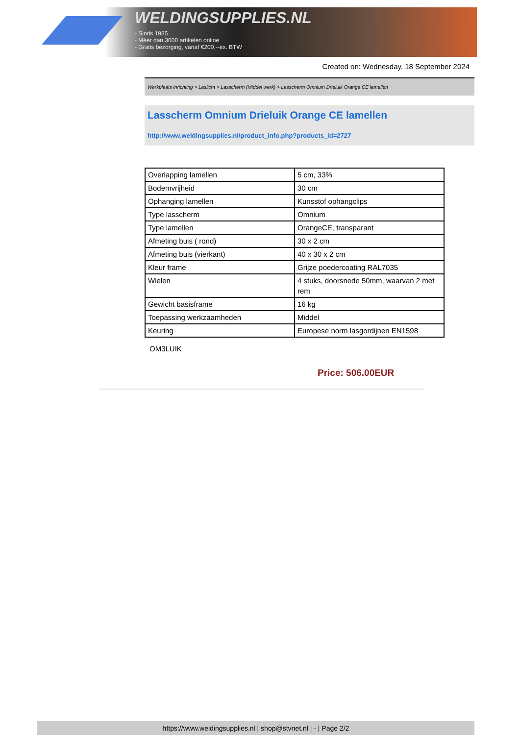WELDINGSUPPLIES.NL
- Sinds 1985
- Méér dan 3000 artikelen online
- Gratis bezorging, vanaf €200,--ex. BTW
Created on: Wednesday, 18 September 2024
Werkplaats inrichting > Laslicht > Lasscherm (Middel werk) > Lasscherm Omnium Drieluik Orange CE lamellen
Lasscherm Omnium Drieluik Orange CE lamellen
http://www.weldingsupplies.nl/product_info.php?products_id=2727
| Overlapping lamellen | 5 cm, 33% |
| Bodemvrijheid | 30 cm |
| Ophanging lamellen | Kunsstof ophangclips |
| Type lasscherm | Omnium |
| Type lamellen | OrangeCE, transparant |
| Afmeting buis ( rond) | 30 x 2 cm |
| Afmeting buis (vierkant) | 40 x 30 x 2 cm |
| Kleur frame | Grijze poedercoating RAL7035 |
| Wielen | 4 stuks, doorsnede 50mm, waarvan 2 met rem |
| Gewicht basisframe | 16 kg |
| Toepassing werkzaamheden | Middel |
| Keuring | Europese norm lasgordijnen EN1598 |
OM3LUIK
Price: 506.00EUR
https://www.weldingsupplies.nl | shop@stvnet.nl | - | Page 2/2